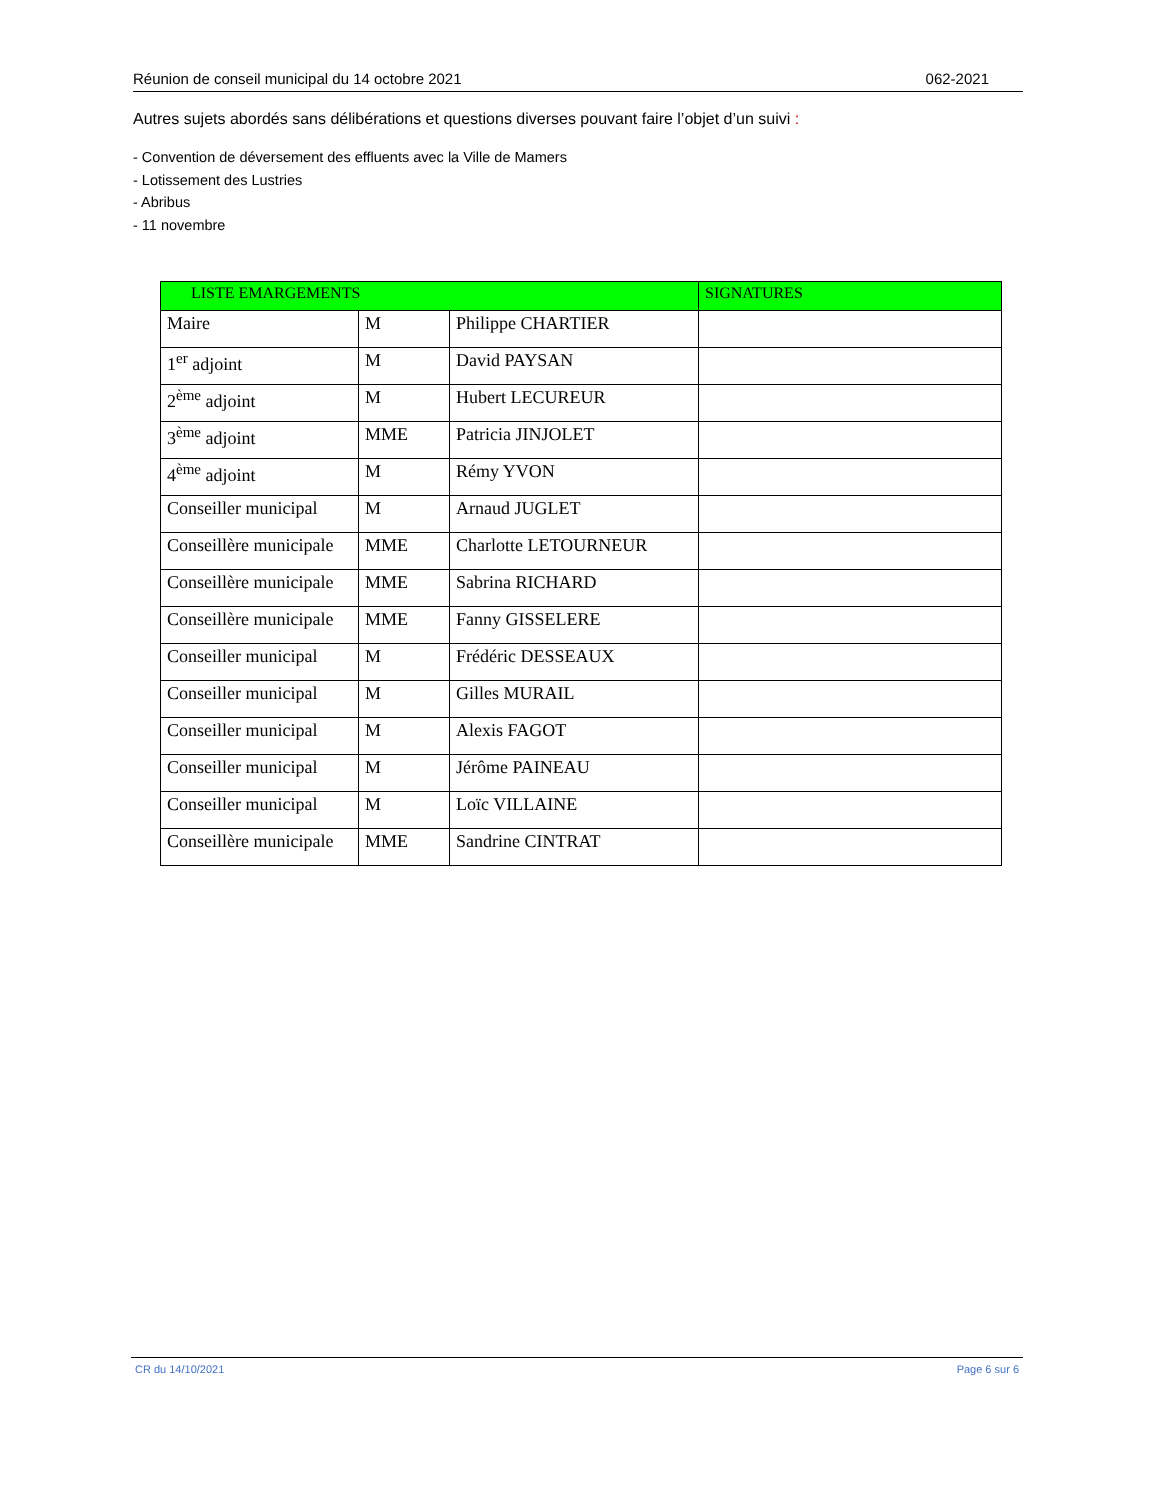Réunion de conseil municipal du 14 octobre 2021 062-2021
Autres sujets abordés sans délibérations et questions diverses pouvant faire l’objet d’un suivi :
- Convention de déversement des effluents avec la Ville de Mamers
- Lotissement des Lustries
- Abribus
- 11 novembre
| LISTE EMARGEMENTS | | | SIGNATURES |
| Maire | M | Philippe CHARTIER | |
| 1<sup>er</sup> adjoint | M | David PAYSAN | |
| 2<sup>ème</sup> adjoint | M | Hubert LECUREUR | |
| 3<sup>ème</sup> adjoint | MME | Patricia JINJOLET | |
| 4<sup>ème</sup> adjoint | M | Rémy YVON | |
| Conseiller municipal | M | Arnaud JUGLET | |
| Conseillère municipale | MME | Charlotte LETOURNEUR | |
| Conseillère municipale | MME | Sabrina RICHARD | |
| Conseillère municipale | MME | Fanny GISSELERE | |
| Conseiller municipal | M | Frédéric DESSEAUX | |
| Conseiller municipal | M | Gilles MURAIL | |
| Conseiller municipal | M | Alexis FAGOT | |
| Conseiller municipal | M | Jérôme PAINEAU | |
| Conseiller municipal | M | Loïc VILLAINE | |
| Conseillère municipale | MME | Sandrine CINTRAT | |
CR du 14/10/2021 Page 6 sur 6